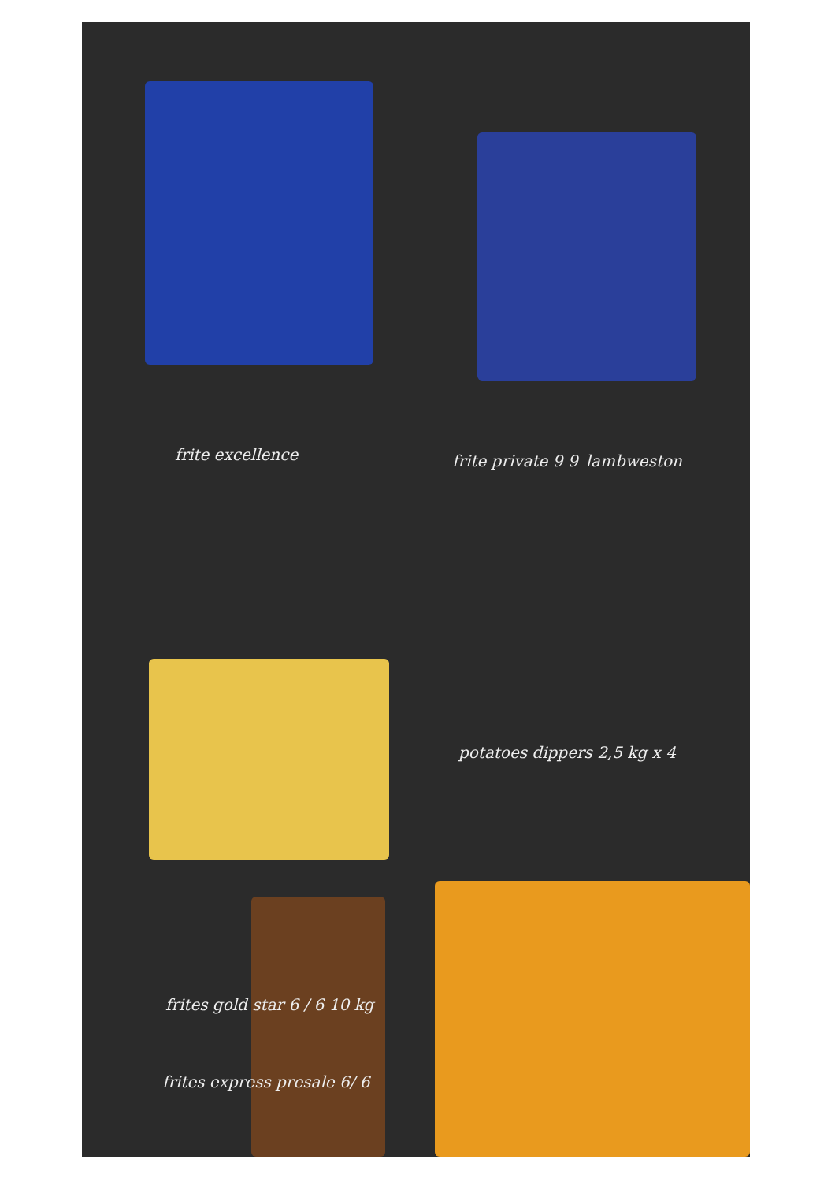frite excellence frite private 9 9_lambweston
potatoes dippers 2,5 kg x 4
frites gold star 6 / 6 10 kg
frites express presale 6/ 6